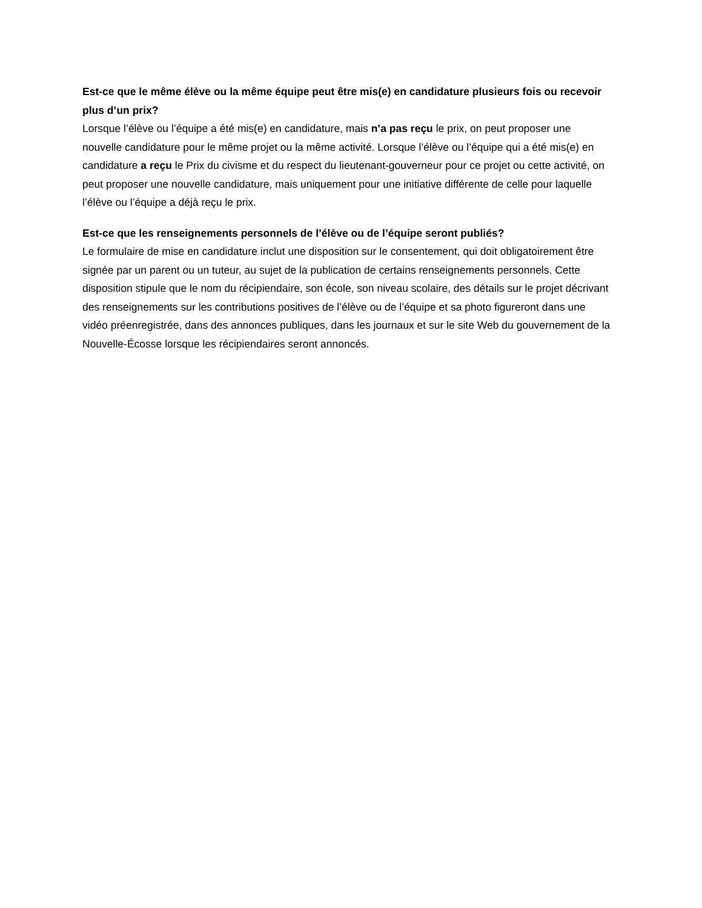Est-ce que le même élève ou la même équipe peut être mis(e) en candidature plusieurs fois ou recevoir plus d’un prix?
Lorsque l’élève ou l’équipe a été mis(e) en candidature, mais n’a pas reçu le prix, on peut proposer une nouvelle candidature pour le même projet ou la même activité. Lorsque l’élève ou l’équipe qui a été mis(e) en candidature a reçu le Prix du civisme et du respect du lieutenant-gouverneur pour ce projet ou cette activité, on peut proposer une nouvelle candidature, mais uniquement pour une initiative différente de celle pour laquelle l’élève ou l’équipe a déjà reçu le prix.
Est-ce que les renseignements personnels de l’élève ou de l’équipe seront publiés?
Le formulaire de mise en candidature inclut une disposition sur le consentement, qui doit obligatoirement être signée par un parent ou un tuteur, au sujet de la publication de certains renseignements personnels. Cette disposition stipule que le nom du récipiendaire, son école, son niveau scolaire, des détails sur le projet décrivant des renseignements sur les contributions positives de l’élève ou de l’équipe et sa photo figureront dans une vidéo préenregistrée, dans des annonces publiques, dans les journaux et sur le site Web du gouvernement de la Nouvelle-Écosse lorsque les récipiendaires seront annoncés.